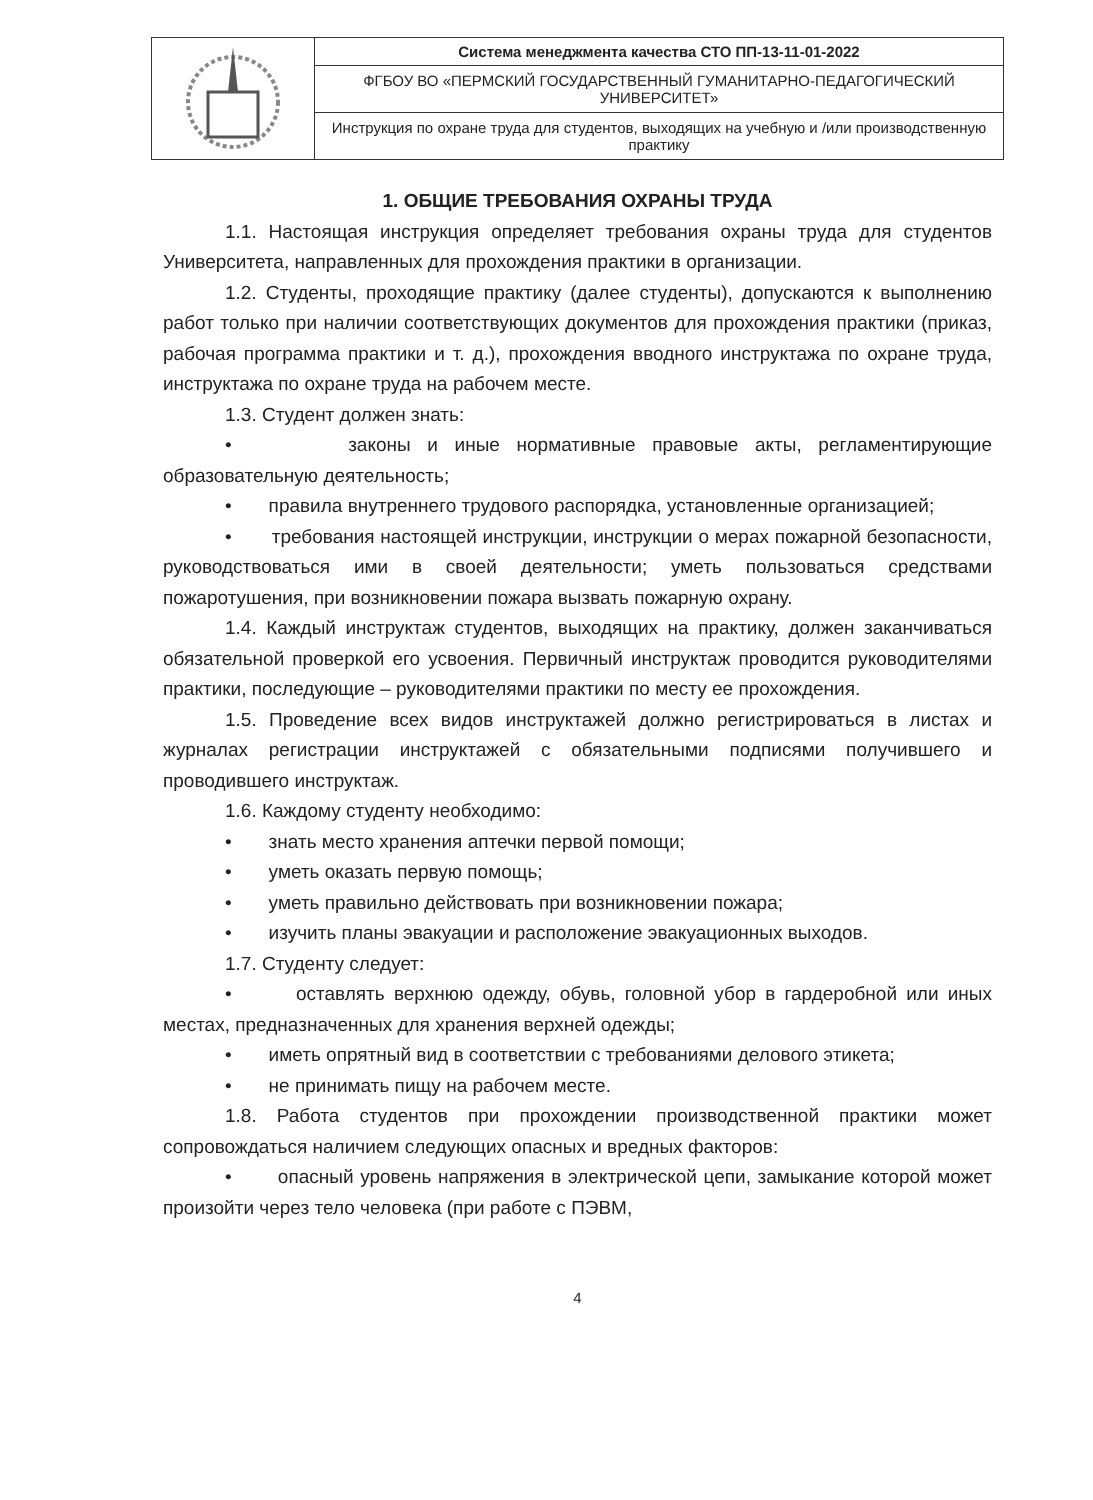| | Система менеджмента качества СТО ПП-13-11-01-2022 |
| | ФГБОУ ВО «ПЕРМСКИЙ ГОСУДАРСТВЕННЫЙ ГУМАНИТАРНО-ПЕДАГОГИЧЕСКИЙ УНИВЕРСИТЕТ» |
| | Инструкция по охране труда для студентов, выходящих на учебную и /или производственную практику |
1. ОБЩИЕ ТРЕБОВАНИЯ ОХРАНЫ ТРУДА
1.1. Настоящая инструкция определяет требования охраны труда для студентов Университета, направленных для прохождения практики в организации.
1.2. Студенты, проходящие практику (далее студенты), допускаются к выполнению работ только при наличии соответствующих документов для прохождения практики (приказ, рабочая программа практики и т. д.), прохождения вводного инструктажа по охране труда, инструктажа по охране труда на рабочем месте.
1.3. Студент должен знать:
• законы и иные нормативные правовые акты, регламентирующие образовательную деятельность;
• правила внутреннего трудового распорядка, установленные организацией;
• требования настоящей инструкции, инструкции о мерах пожарной безопасности, руководствоваться ими в своей деятельности; уметь пользоваться средствами пожаротушения, при возникновении пожара вызвать пожарную охрану.
1.4. Каждый инструктаж студентов, выходящих на практику, должен заканчиваться обязательной проверкой его усвоения. Первичный инструктаж проводится руководителями практики, последующие – руководителями практики по месту ее прохождения.
1.5. Проведение всех видов инструктажей должно регистрироваться в листах и журналах регистрации инструктажей с обязательными подписями получившего и проводившего инструктаж.
1.6. Каждому студенту необходимо:
• знать место хранения аптечки первой помощи;
• уметь оказать первую помощь;
• уметь правильно действовать при возникновении пожара;
• изучить планы эвакуации и расположение эвакуационных выходов.
1.7. Студенту следует:
• оставлять верхнюю одежду, обувь, головной убор в гардеробной или иных местах, предназначенных для хранения верхней одежды;
• иметь опрятный вид в соответствии с требованиями делового этикета;
• не принимать пищу на рабочем месте.
1.8. Работа студентов при прохождении производственной практики может сопровождаться наличием следующих опасных и вредных факторов:
• опасный уровень напряжения в электрической цепи, замыкание которой может произойти через тело человека (при работе с ПЭВМ,
4